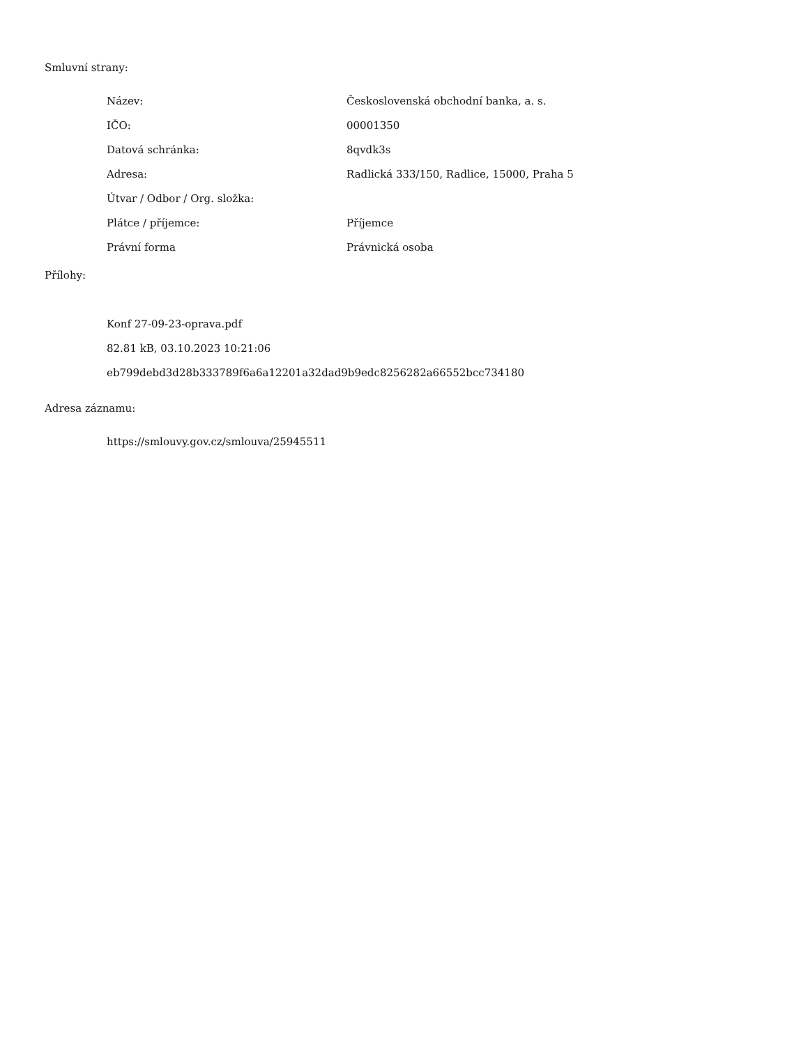Smluvní strany:
| Název: | Československá obchodní banka, a. s. |
| IČO: | 00001350 |
| Datová schránka: | 8qvdk3s |
| Adresa: | Radlická 333/150, Radlice, 15000, Praha 5 |
| Útvar / Odbor / Org. složka: | |
| Plátce / příjemce: | Příjemce |
| Právní forma | Právnická osoba |
Přílohy:
Konf 27-09-23-oprava.pdf
82.81 kB, 03.10.2023 10:21:06
eb799debd3d28b333789f6a6a12201a32dad9b9edc8256282a66552bcc734180
Adresa záznamu:
https://smlouvy.gov.cz/smlouva/25945511